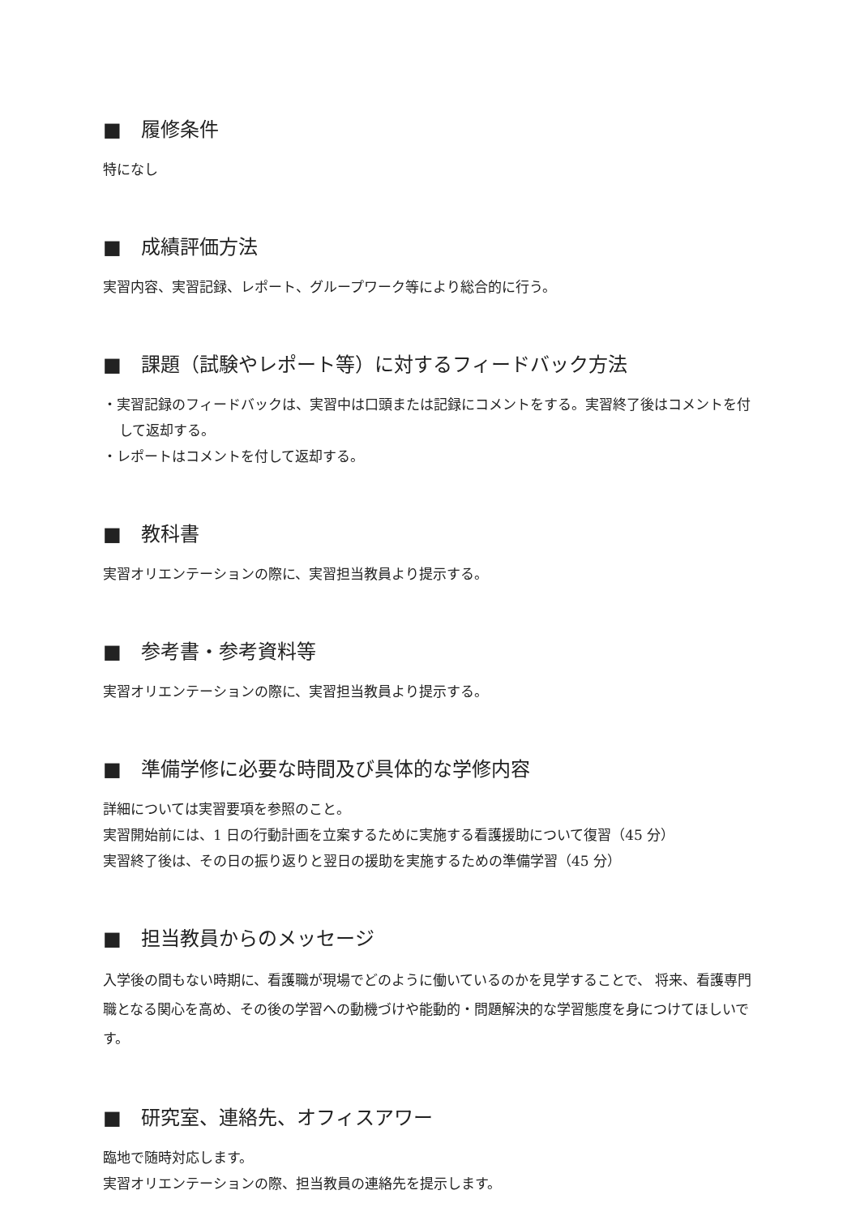■　履修条件
特になし
■　成績評価方法
実習内容、実習記録、レポート、グループワーク等により総合的に行う。
■　課題（試験やレポート等）に対するフィードバック方法
・実習記録のフィードバックは、実習中は口頭または記録にコメントをする。実習終了後はコメントを付して返却する。
・レポートはコメントを付して返却する。
■　教科書
実習オリエンテーションの際に、実習担当教員より提示する。
■　参考書・参考資料等
実習オリエンテーションの際に、実習担当教員より提示する。
■　準備学修に必要な時間及び具体的な学修内容
詳細については実習要項を参照のこと。
実習開始前には、1 日の行動計画を立案するために実施する看護援助について復習（45 分）
実習終了後は、その日の振り返りと翌日の援助を実施するための準備学習（45 分）
■　担当教員からのメッセージ
入学後の間もない時期に、看護職が現場でどのように働いているのかを見学することで、 将来、看護専門職となる関心を高め、その後の学習への動機づけや能動的・問題解決的な学習態度を身につけてほしいです。
■　研究室、連絡先、オフィスアワー
臨地で随時対応します。
実習オリエンテーションの際、担当教員の連絡先を提示します。